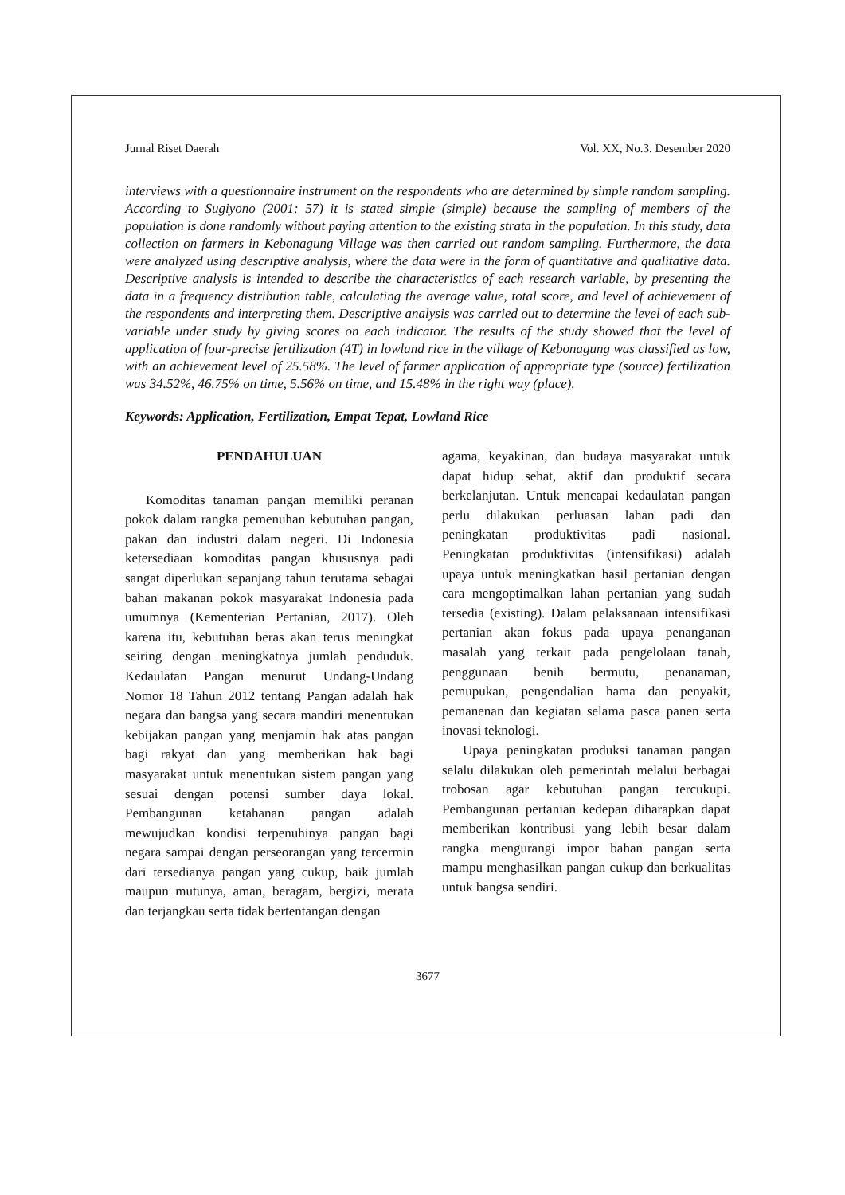Jurnal Riset Daerah Vol. XX, No.3. Desember 2020
interviews with a questionnaire instrument on the respondents who are determined by simple random sampling. According to Sugiyono (2001: 57) it is stated simple (simple) because the sampling of members of the population is done randomly without paying attention to the existing strata in the population. In this study, data collection on farmers in Kebonagung Village was then carried out random sampling. Furthermore, the data were analyzed using descriptive analysis, where the data were in the form of quantitative and qualitative data. Descriptive analysis is intended to describe the characteristics of each research variable, by presenting the data in a frequency distribution table, calculating the average value, total score, and level of achievement of the respondents and interpreting them. Descriptive analysis was carried out to determine the level of each sub-variable under study by giving scores on each indicator. The results of the study showed that the level of application of four-precise fertilization (4T) in lowland rice in the village of Kebonagung was classified as low, with an achievement level of 25.58%. The level of farmer application of appropriate type (source) fertilization was 34.52%, 46.75% on time, 5.56% on time, and 15.48% in the right way (place).
Keywords: Application, Fertilization, Empat Tepat, Lowland Rice
PENDAHULUAN
Komoditas tanaman pangan memiliki peranan pokok dalam rangka pemenuhan kebutuhan pangan, pakan dan industri dalam negeri. Di Indonesia ketersediaan komoditas pangan khususnya padi sangat diperlukan sepanjang tahun terutama sebagai bahan makanan pokok masyarakat Indonesia pada umumnya (Kementerian Pertanian, 2017). Oleh karena itu, kebutuhan beras akan terus meningkat seiring dengan meningkatnya jumlah penduduk. Kedaulatan Pangan menurut Undang-Undang Nomor 18 Tahun 2012 tentang Pangan adalah hak negara dan bangsa yang secara mandiri menentukan kebijakan pangan yang menjamin hak atas pangan bagi rakyat dan yang memberikan hak bagi masyarakat untuk menentukan sistem pangan yang sesuai dengan potensi sumber daya lokal. Pembangunan ketahanan pangan adalah mewujudkan kondisi terpenuhinya pangan bagi negara sampai dengan perseorangan yang tercermin dari tersedianya pangan yang cukup, baik jumlah maupun mutunya, aman, beragam, bergizi, merata dan terjangkau serta tidak bertentangan dengan
agama, keyakinan, dan budaya masyarakat untuk dapat hidup sehat, aktif dan produktif secara berkelanjutan. Untuk mencapai kedaulatan pangan perlu dilakukan perluasan lahan padi dan peningkatan produktivitas padi nasional. Peningkatan produktivitas (intensifikasi) adalah upaya untuk meningkatkan hasil pertanian dengan cara mengoptimalkan lahan pertanian yang sudah tersedia (existing). Dalam pelaksanaan intensifikasi pertanian akan fokus pada upaya penanganan masalah yang terkait pada pengelolaan tanah, penggunaan benih bermutu, penanaman, pemupukan, pengendalian hama dan penyakit, pemanenan dan kegiatan selama pasca panen serta inovasi teknologi.
Upaya peningkatan produksi tanaman pangan selalu dilakukan oleh pemerintah melalui berbagai trobosan agar kebutuhan pangan tercukupi. Pembangunan pertanian kedepan diharapkan dapat memberikan kontribusi yang lebih besar dalam rangka mengurangi impor bahan pangan serta mampu menghasilkan pangan cukup dan berkualitas untuk bangsa sendiri.
3677